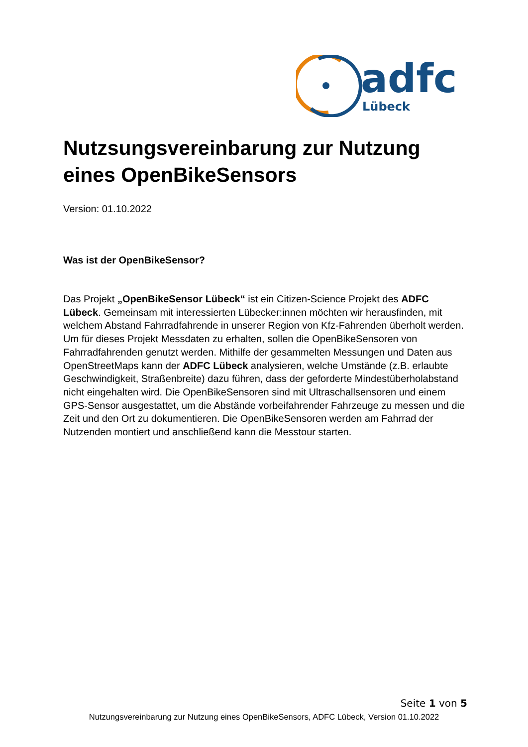adfc
Lübeck
Nutzsungsvereinbarung zur Nutzung eines OpenBikeSensors
Version: 01.10.2022
Was ist der OpenBikeSensor?
Das Projekt „OpenBikeSensor Lübeck“ ist ein Citizen-Science Projekt des ADFC Lübeck. Gemeinsam mit interessierten Lübecker:innen möchten wir herausfinden, mit welchem Abstand Fahrradfahrende in unserer Region von Kfz-Fahrenden überholt werden. Um für dieses Projekt Messdaten zu erhalten, sollen die OpenBikeSensoren von Fahrradfahrenden genutzt werden. Mithilfe der gesammelten Messungen und Daten aus OpenStreetMaps kann der ADFC Lübeck analysieren, welche Umstände (z.B. erlaubte Geschwindigkeit, Straßenbreite) dazu führen, dass der geforderte Mindestüberholabstand nicht eingehalten wird. Die OpenBikeSensoren sind mit Ultraschallsensoren und einem GPS-Sensor ausgestattet, um die Abstände vorbeifahrender Fahrzeuge zu messen und die Zeit und den Ort zu dokumentieren. Die OpenBikeSensoren werden am Fahrrad der Nutzenden montiert und anschließend kann die Messtour starten.
Seite 1 von 5
Nutzungsvereinbarung zur Nutzung eines OpenBikeSensors, ADFC Lübeck, Version 01.10.2022